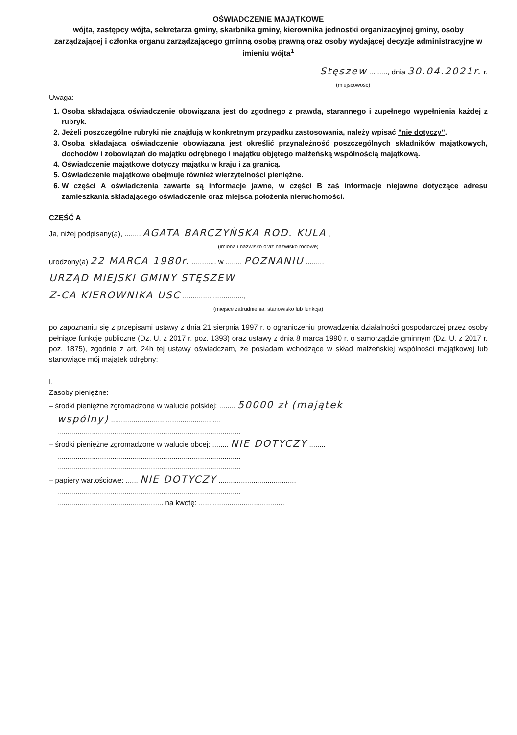OŚWIADCZENIE MAJĄTKOWE
wójta, zastępcy wójta, sekretarza gminy, skarbnika gminy, kierownika jednostki organizacyjnej gminy, osoby zarządzającej i członka organu zarządzającego gminną osobą prawną oraz osoby wydającej decyzje administracyjne w imieniu wójta<sup>1</sup>
Stęszew ........., dnia 30.04.2021r. r.
(miejscowość)
Uwaga:
1. Osoba składająca oświadczenie obowiązana jest do zgodnego z prawdą, starannego i zupełnego wypełnienia każdej z rubryk.
2. Jeżeli poszczególne rubryki nie znajdują w konkretnym przypadku zastosowania, należy wpisać "nie dotyczy".
3. Osoba składająca oświadczenie obowiązana jest określić przynależność poszczególnych składników majątkowych, dochodów i zobowiązań do majątku odrębnego i majątku objętego małżeńską wspólnością majątkową.
4. Oświadczenie majątkowe dotyczy majątku w kraju i za granicą.
5. Oświadczenie majątkowe obejmuje również wierzytelności pieniężne.
6. W części A oświadczenia zawarte są informacje jawne, w części B zaś informacje niejawne dotyczące adresu zamieszkania składającego oświadczenie oraz miejsca położenia nieruchomości.
CZĘŚĆ A
Ja, niżej podpisany(a), ........ AGATA BARCZYŃSKA ROD. KULA ,
(imiona i nazwisko oraz nazwisko rodowe)
urodzony(a) 22 MARCA 1980r. ............ w ........ POZNANIU .........
URZĄD MIEJSKI GMINY STĘSZEW
Z-CA KIEROWNIKA USC ..............................,
(miejsce zatrudnienia, stanowisko lub funkcja)
po zapoznaniu się z przepisami ustawy z dnia 21 sierpnia 1997 r. o ograniczeniu prowadzenia działalności gospodarczej przez osoby pełniące funkcje publiczne (Dz. U. z 2017 r. poz. 1393) oraz ustawy z dnia 8 marca 1990 r. o samorządzie gminnym (Dz. U. z 2017 r. poz. 1875), zgodnie z art. 24h tej ustawy oświadczam, że posiadam wchodzące w skład małżeńskiej wspólności majątkowej lub stanowiące mój majątek odrębny:
I.
Zasoby pieniężne:
– środki pieniężne zgromadzone w walucie polskiej: ........ 50000 zł (majątek
wspólny) ......................................................
..........................................................................................
– środki pieniężne zgromadzone w walucie obcej: ........ NIE DOTYCZY ........
..........................................................................................
..........................................................................................
– papiery wartościowe: ...... NIE DOTYCZY ......................................
..........................................................................................
.................................................... na kwotę: ..........................................